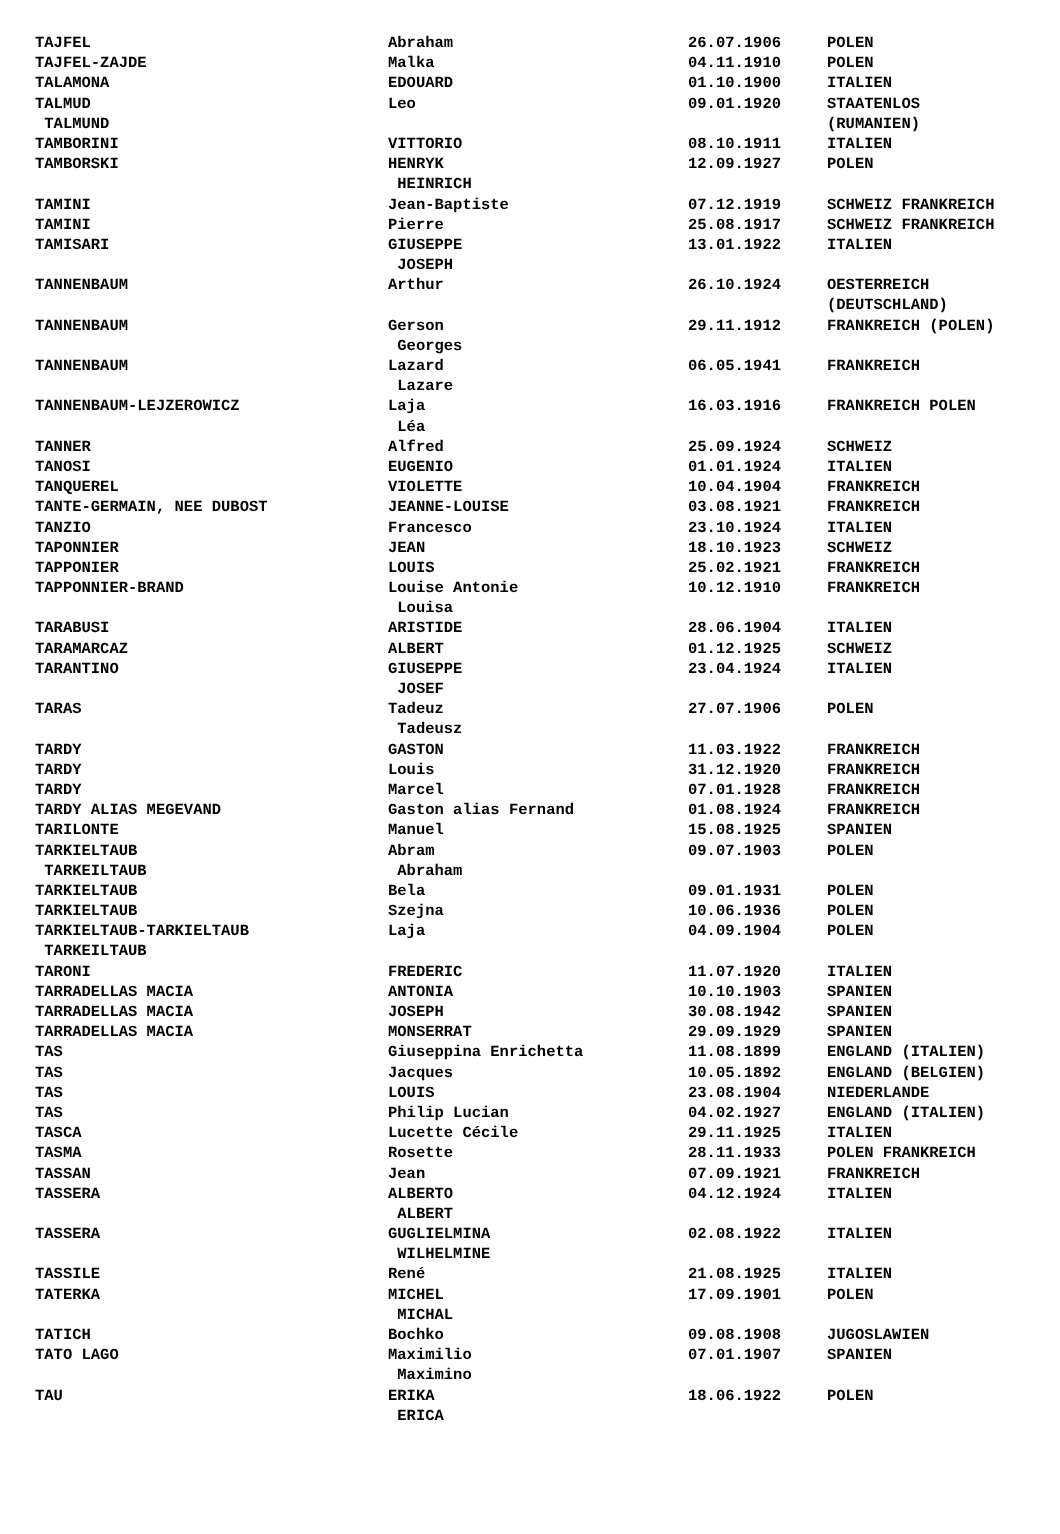| TAJFEL | Abraham | 26.07.1906 | POLEN |
| TAJFEL-ZAJDE | Malka | 04.11.1910 | POLEN |
| TALAMONA | EDOUARD | 01.10.1900 | ITALIEN |
| TALMUD | Leo | 09.01.1920 | STAATENLOS |
| TALMUND | | | (RUMANIEN) |
| TAMBORINI | VITTORIO | 08.10.1911 | ITALIEN |
| TAMBORSKI | HENRYK | 12.09.1927 | POLEN |
| | HEINRICH | | |
| TAMINI | Jean-Baptiste | 07.12.1919 | SCHWEIZ FRANKREICH |
| TAMINI | Pierre | 25.08.1917 | SCHWEIZ FRANKREICH |
| TAMISARI | GIUSEPPE | 13.01.1922 | ITALIEN |
| | JOSEPH | | |
| TANNENBAUM | Arthur | 26.10.1924 | OESTERREICH |
| | | | (DEUTSCHLAND) |
| TANNENBAUM | Gerson | 29.11.1912 | FRANKREICH (POLEN) |
| | Georges | | |
| TANNENBAUM | Lazard | 06.05.1941 | FRANKREICH |
| | Lazare | | |
| TANNENBAUM-LEJZEROWICZ | Laja | 16.03.1916 | FRANKREICH POLEN |
| | Léa | | |
| TANNER | Alfred | 25.09.1924 | SCHWEIZ |
| TANOSI | EUGENIO | 01.01.1924 | ITALIEN |
| TANQUEREL | VIOLETTE | 10.04.1904 | FRANKREICH |
| TANTE-GERMAIN, NEE DUBOST | JEANNE-LOUISE | 03.08.1921 | FRANKREICH |
| TANZIO | Francesco | 23.10.1924 | ITALIEN |
| TAPONNIER | JEAN | 18.10.1923 | SCHWEIZ |
| TAPPONIER | LOUIS | 25.02.1921 | FRANKREICH |
| TAPPONNIER-BRAND | Louise Antonie | 10.12.1910 | FRANKREICH |
| | Louisa | | |
| TARABUSI | ARISTIDE | 28.06.1904 | ITALIEN |
| TARAMARCAZ | ALBERT | 01.12.1925 | SCHWEIZ |
| TARANTINO | GIUSEPPE | 23.04.1924 | ITALIEN |
| | JOSEF | | |
| TARAS | Tadeuz | 27.07.1906 | POLEN |
| | Tadeusz | | |
| TARDY | GASTON | 11.03.1922 | FRANKREICH |
| TARDY | Louis | 31.12.1920 | FRANKREICH |
| TARDY | Marcel | 07.01.1928 | FRANKREICH |
| TARDY ALIAS MEGEVAND | Gaston alias Fernand | 01.08.1924 | FRANKREICH |
| TARILONTE | Manuel | 15.08.1925 | SPANIEN |
| TARKIELTAUB | Abram | 09.07.1903 | POLEN |
| TARKEILTAUB | Abraham | | |
| TARKIELTAUB | Bela | 09.01.1931 | POLEN |
| TARKIELTAUB | Szejna | 10.06.1936 | POLEN |
| TARKIELTAUB-TARKIELTAUB | Laja | 04.09.1904 | POLEN |
| TARKEILTAUB | | | |
| TARONI | FREDERIC | 11.07.1920 | ITALIEN |
| TARRADELLAS MACIA | ANTONIA | 10.10.1903 | SPANIEN |
| TARRADELLAS MACIA | JOSEPH | 30.08.1942 | SPANIEN |
| TARRADELLAS MACIA | MONSERRAT | 29.09.1929 | SPANIEN |
| TAS | Giuseppina Enrichetta | 11.08.1899 | ENGLAND (ITALIEN) |
| TAS | Jacques | 10.05.1892 | ENGLAND (BELGIEN) |
| TAS | LOUIS | 23.08.1904 | NIEDERLANDE |
| TAS | Philip Lucian | 04.02.1927 | ENGLAND (ITALIEN) |
| TASCA | Lucette Cécile | 29.11.1925 | ITALIEN |
| TASMA | Rosette | 28.11.1933 | POLEN FRANKREICH |
| TASSAN | Jean | 07.09.1921 | FRANKREICH |
| TASSERA | ALBERTO | 04.12.1924 | ITALIEN |
| | ALBERT | | |
| TASSERA | GUGLIELMINA | 02.08.1922 | ITALIEN |
| | WILHELMINE | | |
| TASSILE | René | 21.08.1925 | ITALIEN |
| TATERKA | MICHEL | 17.09.1901 | POLEN |
| | MICHAL | | |
| TATICH | Bochko | 09.08.1908 | JUGOSLAWIEN |
| TATO LAGO | Maximilio | 07.01.1907 | SPANIEN |
| | Maximino | | |
| TAU | ERIKA | 18.06.1922 | POLEN |
| | ERICA | | |